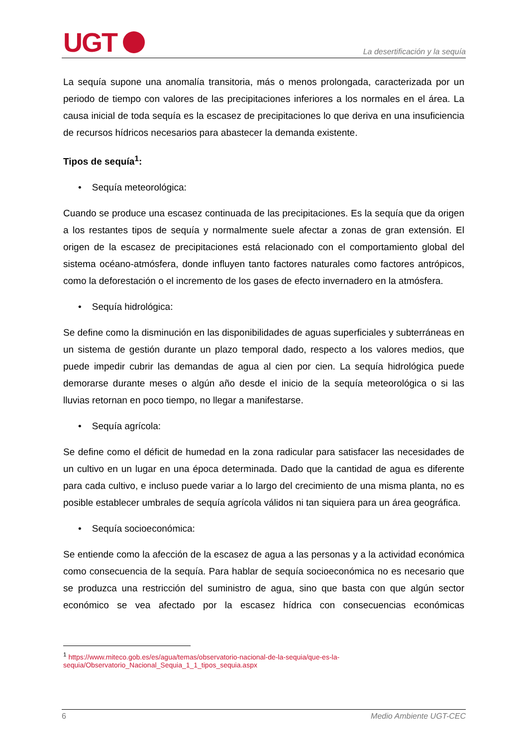UGT
La desertificación y la sequía
La sequía supone una anomalía transitoria, más o menos prolongada, caracterizada por un periodo de tiempo con valores de las precipitaciones inferiores a los normales en el área. La causa inicial de toda sequía es la escasez de precipitaciones lo que deriva en una insuficiencia de recursos hídricos necesarios para abastecer la demanda existente.
Tipos de sequía<sup>1</sup>:
• Sequía meteorológica:
Cuando se produce una escasez continuada de las precipitaciones. Es la sequía que da origen a los restantes tipos de sequía y normalmente suele afectar a zonas de gran extensión. El origen de la escasez de precipitaciones está relacionado con el comportamiento global del sistema océano-atmósfera, donde influyen tanto factores naturales como factores antrópicos, como la deforestación o el incremento de los gases de efecto invernadero en la atmósfera.
• Sequía hidrológica:
Se define como la disminución en las disponibilidades de aguas superficiales y subterráneas en un sistema de gestión durante un plazo temporal dado, respecto a los valores medios, que puede impedir cubrir las demandas de agua al cien por cien. La sequía hidrológica puede demorarse durante meses o algún año desde el inicio de la sequía meteorológica o si las lluvias retornan en poco tiempo, no llegar a manifestarse.
• Sequía agrícola:
Se define como el déficit de humedad en la zona radicular para satisfacer las necesidades de un cultivo en un lugar en una época determinada. Dado que la cantidad de agua es diferente para cada cultivo, e incluso puede variar a lo largo del crecimiento de una misma planta, no es posible establecer umbrales de sequía agrícola válidos ni tan siquiera para un área geográfica.
• Sequía socioeconómica:
Se entiende como la afección de la escasez de agua a las personas y a la actividad económica como consecuencia de la sequía. Para hablar de sequía socioeconómica no es necesario que se produzca una restricción del suministro de agua, sino que basta con que algún sector económico se vea afectado por la escasez hídrica con consecuencias económicas
<sup>1</sup> https://www.miteco.gob.es/es/agua/temas/observatorio-nacional-de-la-sequia/que-es-la-sequia/Observatorio_Nacional_Sequia_1_1_tipos_sequia.aspx
6 Medio Ambiente UGT-CEC